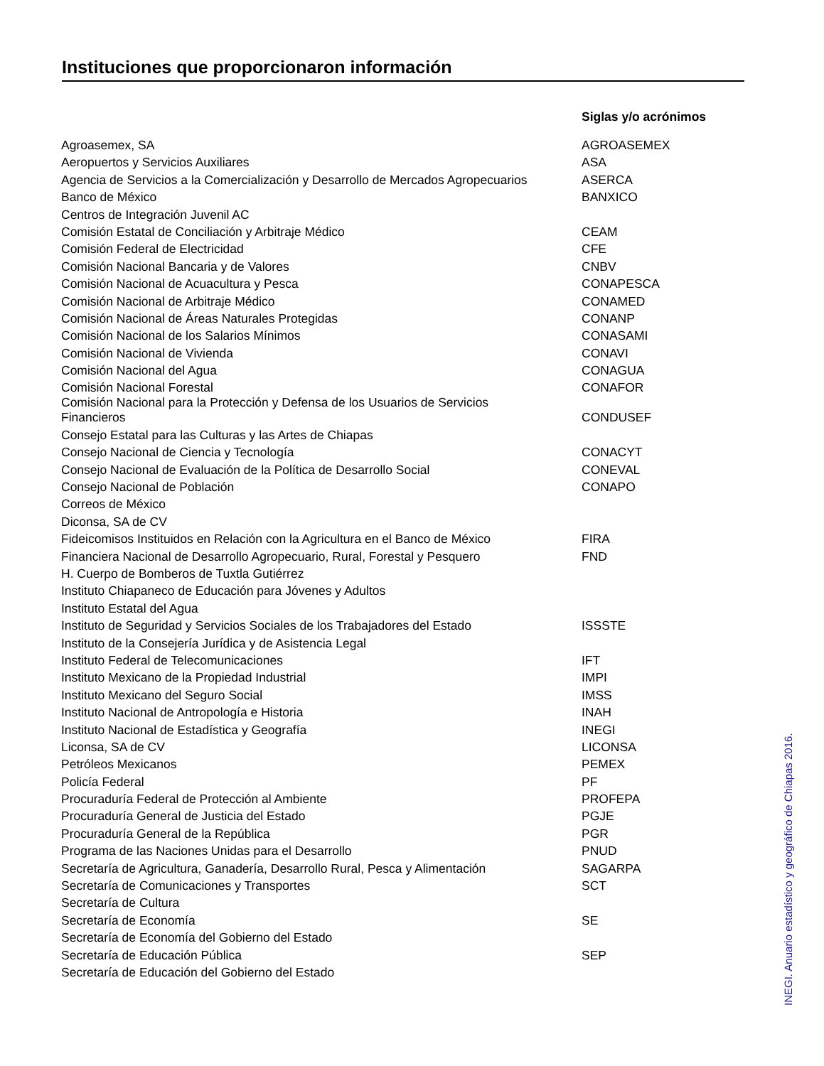Instituciones que proporcionaron información
| | Siglas y/o acrónimos |
| --- | --- |
| Agroasemex, SA | AGROASEMEX |
| Aeropuertos y Servicios Auxiliares | ASA |
| Agencia de Servicios a la Comercialización y Desarrollo de Mercados Agropecuarios | ASERCA |
| Banco de México | BANXICO |
| Centros de Integración Juvenil AC | |
| Comisión Estatal de Conciliación y Arbitraje Médico | CEAM |
| Comisión Federal de Electricidad | CFE |
| Comisión Nacional Bancaria y de Valores | CNBV |
| Comisión Nacional de Acuacultura y Pesca | CONAPESCA |
| Comisión Nacional de Arbitraje Médico | CONAMED |
| Comisión Nacional de Áreas Naturales Protegidas | CONANP |
| Comisión Nacional de los Salarios Mínimos | CONASAMI |
| Comisión Nacional de Vivienda | CONAVI |
| Comisión Nacional del Agua | CONAGUA |
| Comisión Nacional Forestal | CONAFOR |
| Comisión Nacional para la Protección y Defensa de los Usuarios de Servicios Financieros | CONDUSEF |
| Consejo Estatal para las Culturas y las Artes de Chiapas | |
| Consejo Nacional de Ciencia y Tecnología | CONACYT |
| Consejo Nacional de Evaluación de la Política de Desarrollo Social | CONEVAL |
| Consejo Nacional de Población | CONAPO |
| Correos de México | |
| Diconsa, SA de CV | |
| Fideicomisos Instituidos en Relación con la Agricultura en el Banco de México | FIRA |
| Financiera Nacional de Desarrollo Agropecuario, Rural, Forestal y Pesquero | FND |
| H. Cuerpo de Bomberos de Tuxtla Gutiérrez | |
| Instituto Chiapaneco de Educación para Jóvenes y Adultos | |
| Instituto Estatal del Agua | |
| Instituto de Seguridad y Servicios Sociales de los Trabajadores del Estado | ISSSTE |
| Instituto de la Consejería Jurídica y de Asistencia Legal | |
| Instituto Federal de Telecomunicaciones | IFT |
| Instituto Mexicano de la Propiedad Industrial | IMPI |
| Instituto Mexicano del Seguro Social | IMSS |
| Instituto Nacional de Antropología e Historia | INAH |
| Instituto Nacional de Estadística y Geografía | INEGI |
| Liconsa, SA de CV | LICONSA |
| Petróleos Mexicanos | PEMEX |
| Policía Federal | PF |
| Procuraduría Federal de Protección al Ambiente | PROFEPA |
| Procuraduría General de Justicia del Estado | PGJE |
| Procuraduría General de la República | PGR |
| Programa de las Naciones Unidas para el Desarrollo | PNUD |
| Secretaría de Agricultura, Ganadería, Desarrollo Rural, Pesca y Alimentación | SAGARPA |
| Secretaría de Comunicaciones y Transportes | SCT |
| Secretaría de Cultura | |
| Secretaría de Economía | SE |
| Secretaría de Economía del Gobierno del Estado | |
| Secretaría de Educación Pública | SEP |
| Secretaría de Educación del Gobierno del Estado | |
INEGI. Anuario estadístico y geográfico de Chiapas 2016.